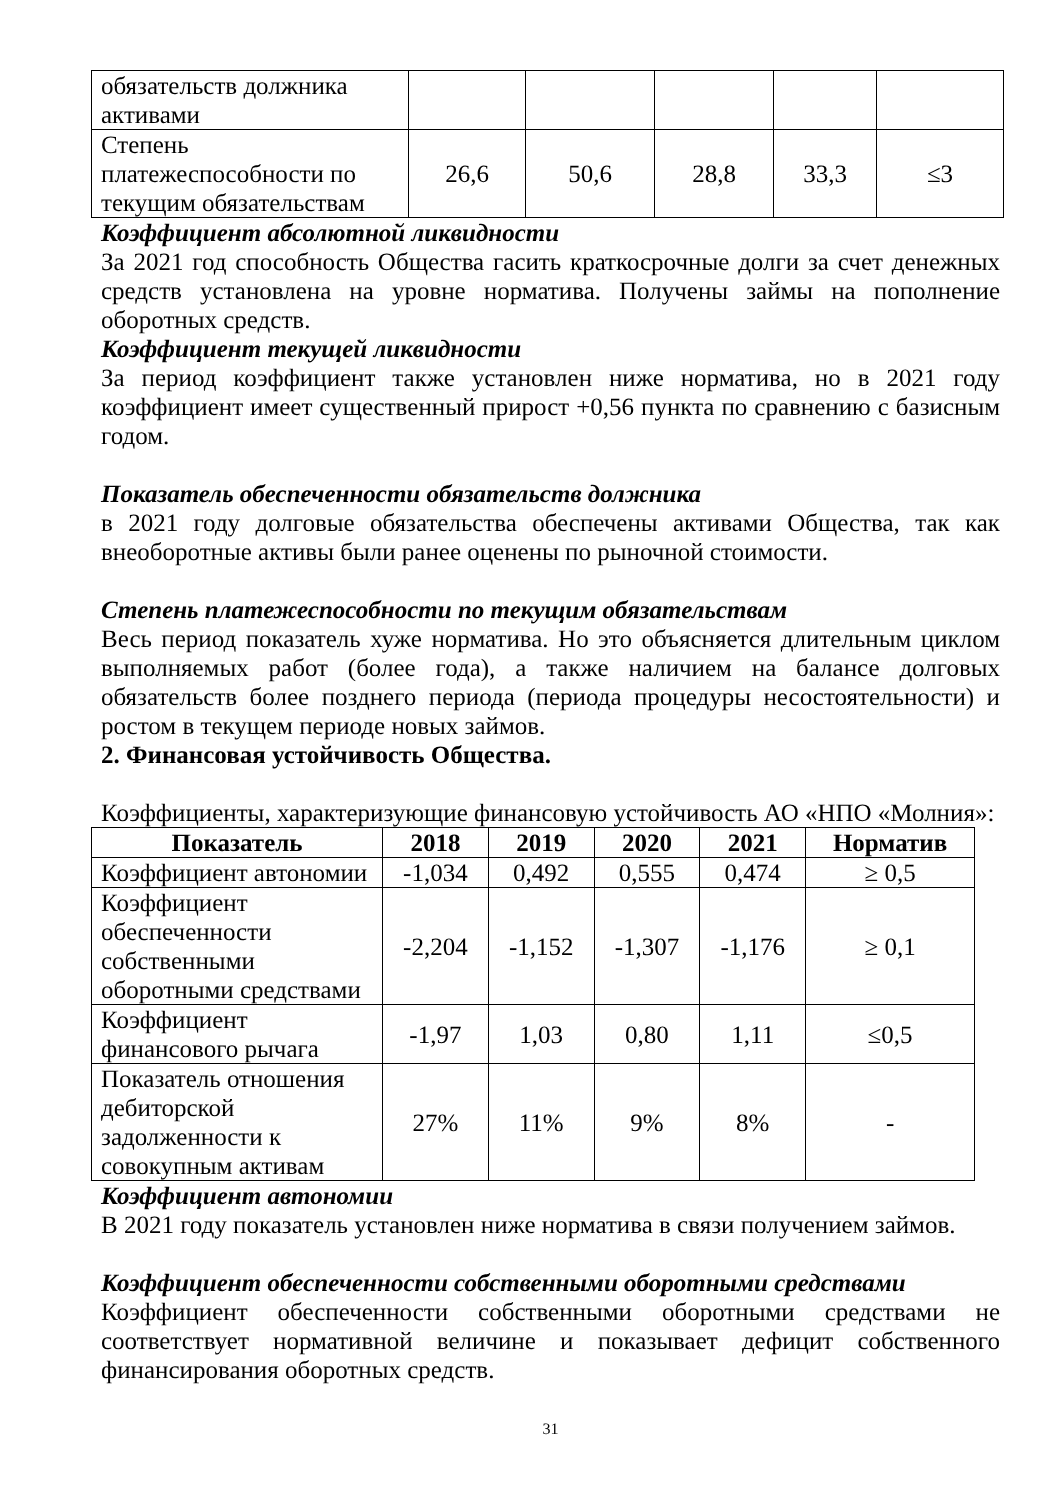| обязательств должника активами | | | | | |
| Степень платежеспособности по текущим обязательствам | 26,6 | 50,6 | 28,8 | 33,3 | ≤3 |
Коэффициент абсолютной ликвидности
За 2021 год способность Общества гасить краткосрочные долги за счет денежных средств установлена на уровне норматива. Получены займы на пополнение оборотных средств.
Коэффициент текущей ликвидности
За период коэффициент также установлен ниже норматива, но в 2021 году коэффициент имеет существенный прирост +0,56 пункта по сравнению с базисным годом.
Показатель обеспеченности обязательств должника
в 2021 году долговые обязательства обеспечены активами Общества, так как внеоборотные активы были ранее оценены по рыночной стоимости.
Степень платежеспособности по текущим обязательствам
Весь период показатель хуже норматива. Но это объясняется длительным циклом выполняемых работ (более года), а также наличием на балансе долговых обязательств более позднего периода (периода процедуры несостоятельности) и ростом в текущем периоде новых займов.
2. Финансовая устойчивость Общества.
Коэффициенты, характеризующие финансовую устойчивость АО «НПО «Молния»:
| Показатель | 2018 | 2019 | 2020 | 2021 | Норматив |
| --- | --- | --- | --- | --- | --- |
| Коэффициент автономии | -1,034 | 0,492 | 0,555 | 0,474 | ≥ 0,5 |
| Коэффициент обеспеченности собственными оборотными средствами | -2,204 | -1,152 | -1,307 | -1,176 | ≥ 0,1 |
| Коэффициент финансового рычага | -1,97 | 1,03 | 0,80 | 1,11 | ≤0,5 |
| Показатель отношения дебиторской задолженности к совокупным активам | 27% | 11% | 9% | 8% | - |
Коэффициент автономии
В 2021 году показатель установлен ниже норматива в связи получением займов.
Коэффициент обеспеченности собственными оборотными средствами
Коэффициент обеспеченности собственными оборотными средствами не соответствует нормативной величине и показывает дефицит собственного финансирования оборотных средств.
31